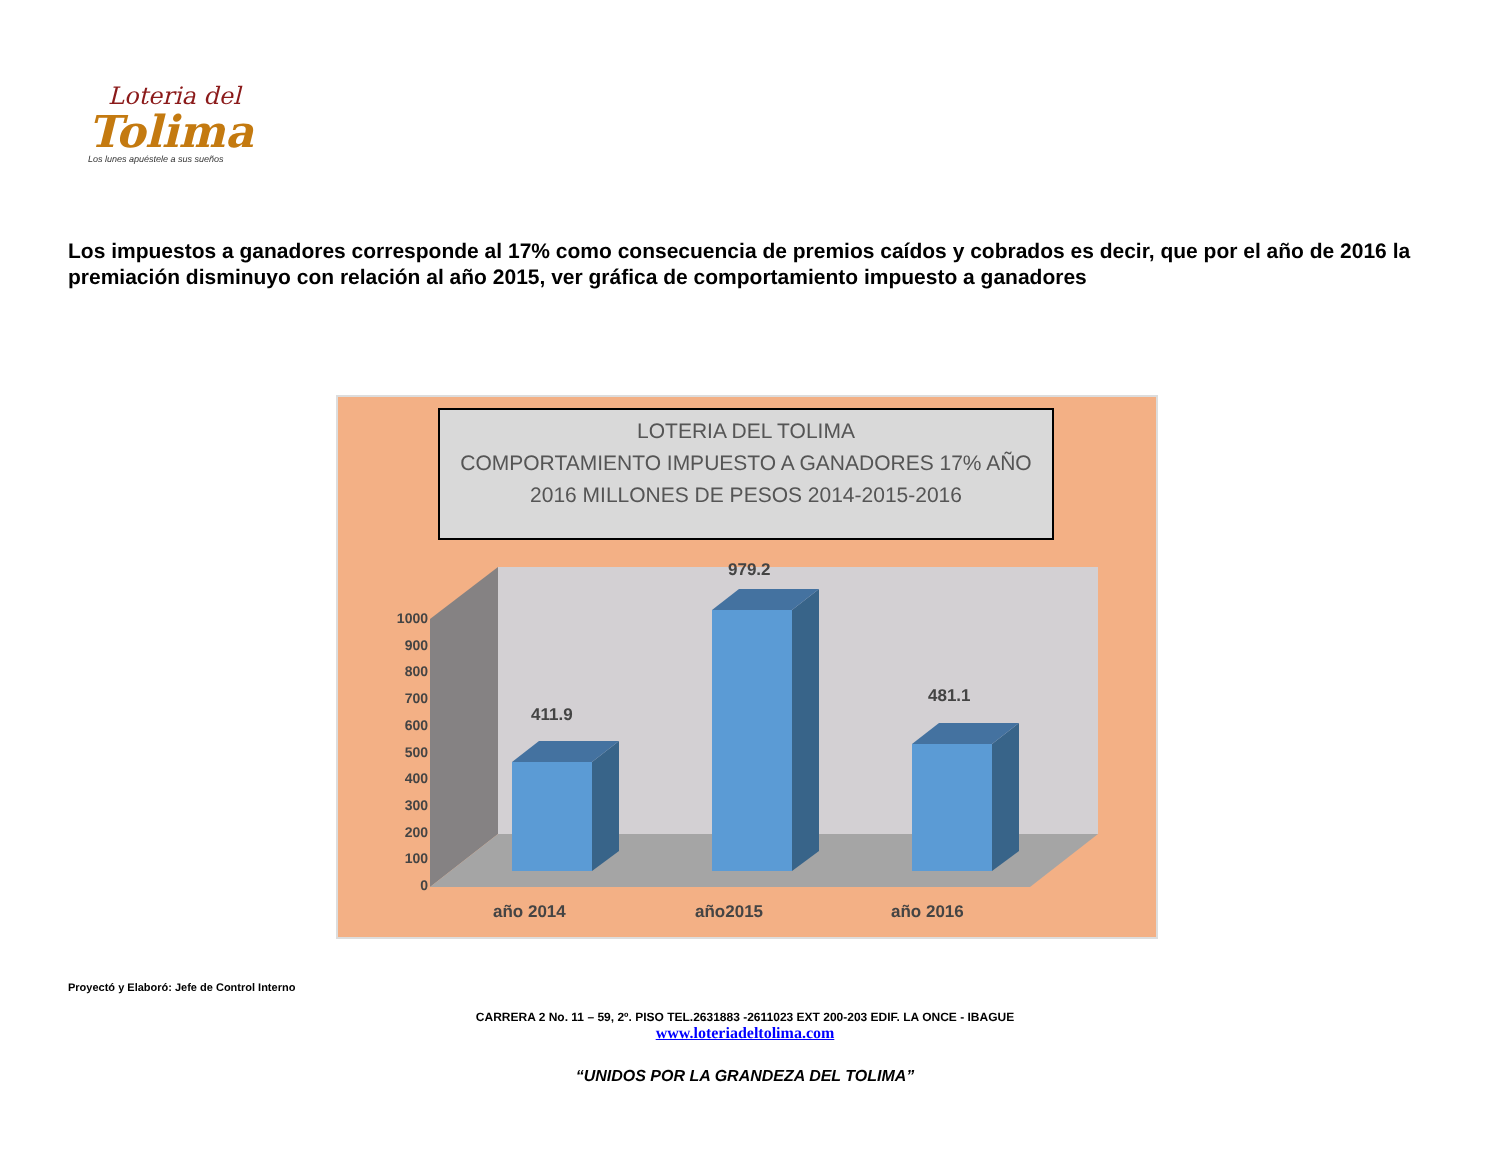Loteria del
Tolima
Los lunes apuéstele a sus sueños
Los impuestos a ganadores corresponde al 17% como consecuencia de premios caídos y cobrados es decir, que por el año de 2016 la premiación disminuyo con relación al año 2015, ver gráfica de comportamiento impuesto a ganadores
LOTERIA DEL TOLIMA
COMPORTAMIENTO IMPUESTO A GANADORES 17% AÑO
2016 MILLONES DE PESOS 2014-2015-2016
1000
900
800
700
600
500
400
300
200
100
0
411.9
979.2
481.1
año 2014 año2015 año 2016
Proyectó y Elaboró: Jefe de Control Interno
CARRERA 2 No. 11 – 59, 2º. PISO TEL.2631883 -2611023 EXT 200-203 EDIF. LA ONCE - IBAGUE
www.loteriadeltolima.com
“UNIDOS POR LA GRANDEZA DEL TOLIMA”